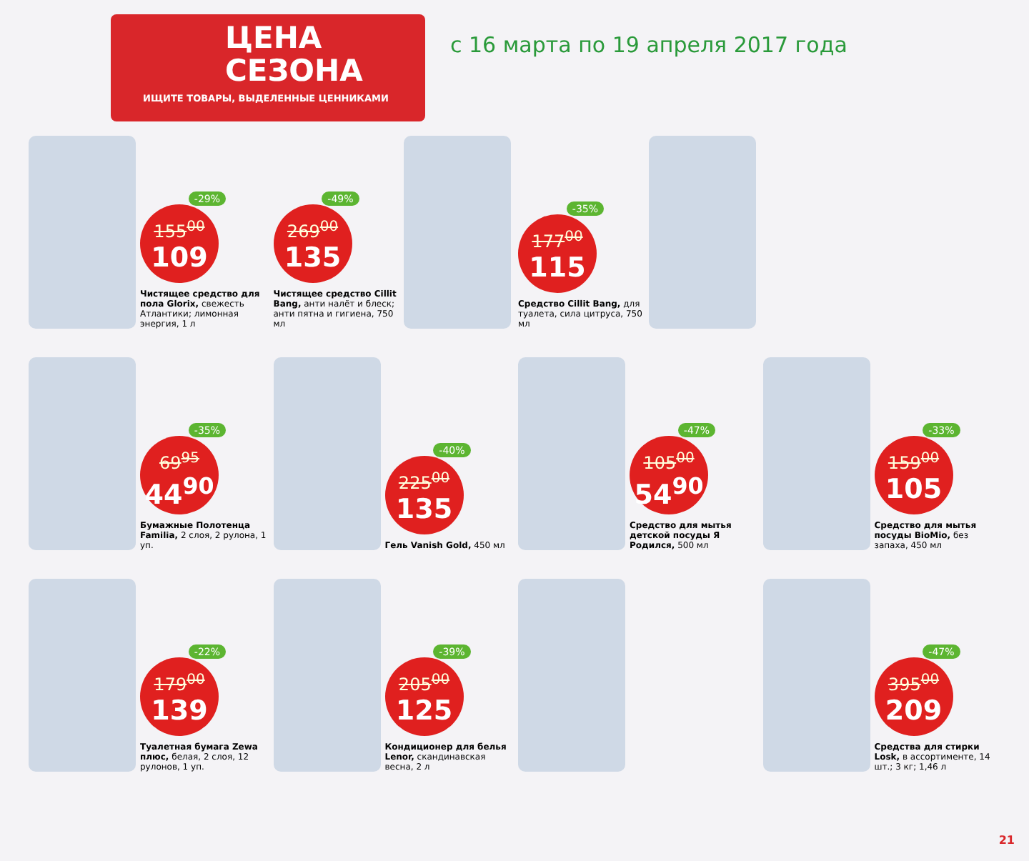ЦЕНА
СЕЗОНА
ИЩИТЕ ТОВАРЫ, ВЫДЕЛЕННЫЕ ЦЕННИКАМИ
с 16 марта по 19 апреля 2017 года
-29%
155<sup>00</sup>
109
Чистящее средство для пола Glorix, свежесть Атлантики; лимонная энергия, 1 л
-49%
269<sup>00</sup>
135
Чистящее средство Cillit Bang, анти налёт и блеск; анти пятна и гигиена, 750 мл
-35%
177<sup>00</sup>
115
Средство Cillit Bang, для туалета, сила цитруса, 750 мл
-35%
69<sup>95</sup>
44<sup>90</sup>
Бумажные Полотенца Familia, 2 слоя, 2 рулона, 1 уп.
-40%
225<sup>00</sup>
135
Гель Vanish Gold, 450 мл
-47%
105<sup>00</sup>
54<sup>90</sup>
Средство для мытья детской посуды Я Родился, 500 мл
-33%
159<sup>00</sup>
105
Средство для мытья посуды BioMio, без запаха, 450 мл
-22%
179<sup>00</sup>
139
Туалетная бумага Zewa плюс, белая, 2 слоя, 12 рулонов, 1 уп.
-39%
205<sup>00</sup>
125
Кондиционер для белья Lenor, скандинавская весна, 2 л
-47%
395<sup>00</sup>
209
Средства для стирки Losk, в ассортименте, 14 шт.; 3 кг; 1,46 л
21